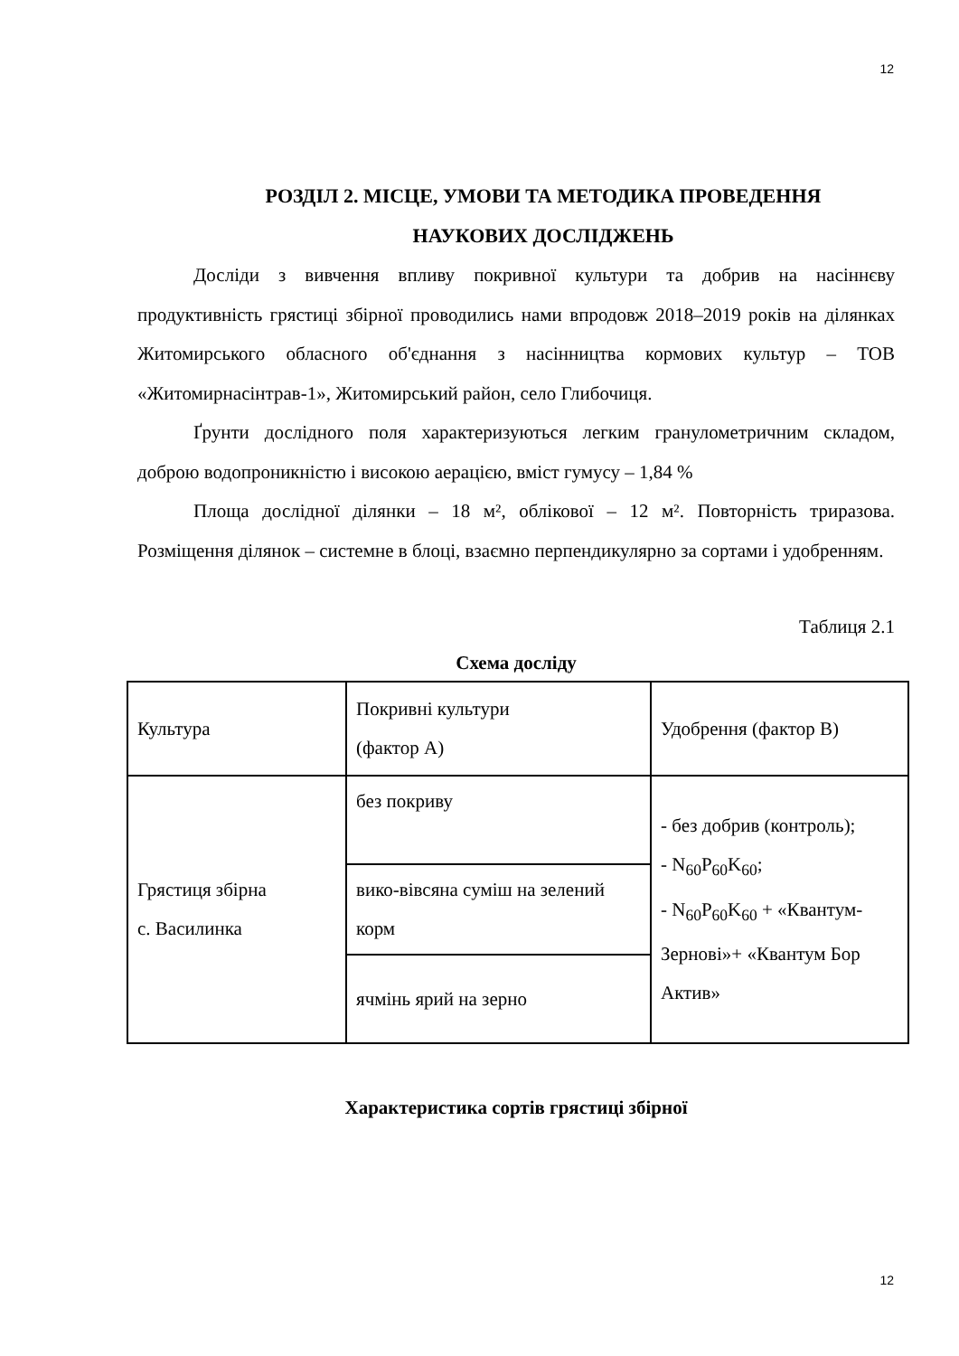12
РОЗДІЛ 2. МІСЦЕ, УМОВИ ТА МЕТОДИКА ПРОВЕДЕННЯ
НАУКОВИХ ДОСЛІДЖЕНЬ
Досліди з вивчення впливу покривної культури та добрив на насіннєву продуктивність грястиці збірної проводились нами впродовж 2018–2019 років на ділянках Житомирського обласного об'єднання з насінництва кормових культур – ТОВ «Житомирнасінтрав-1», Житомирський район, село Глибочиця.
Ґрунти дослідного поля характеризуються легким гранулометричним складом, доброю водопроникністю і високою аерацією, вміст гумусу – 1,84 %
Площа дослідної ділянки – 18 м², облікової – 12 м². Повторність триразова. Розміщення ділянок – системне в блоці, взаємно перпендикулярно за сортами і удобренням.
Таблиця 2.1
Схема досліду
| Культура | Покривні культури (фактор А) | Удобрення (фактор В) |
| Грястиця збірна с. Василинка | без покриву | - без добрив (контроль); - N<sub>60</sub>P<sub>60</sub>K<sub>60</sub>; - N<sub>60</sub>P<sub>60</sub>K<sub>60</sub> + «Квантум-Зернові»+ «Квантум Бор Актив» |
| | вико-вівсяна суміш на зелений корм | |
| | ячмінь ярий на зерно | |
Характеристика сортів грястиці збірної
12